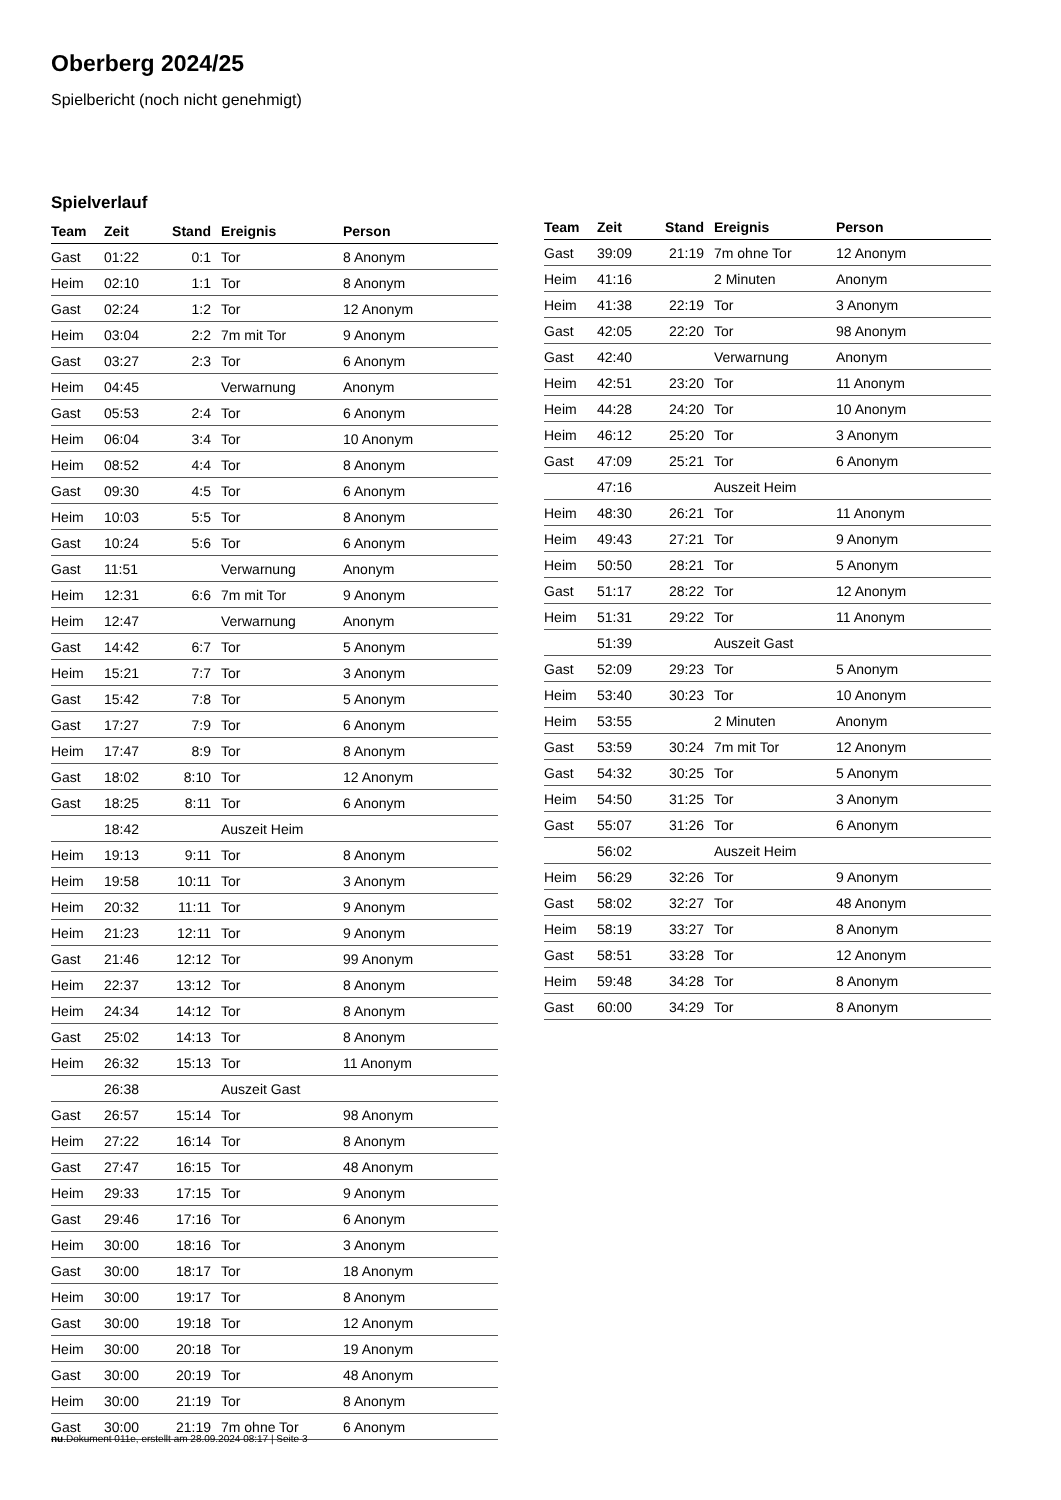Oberberg 2024/25
Spielbericht (noch nicht genehmigt)
Spielverlauf
| Team | Zeit | Stand | Ereignis | Person |
| --- | --- | --- | --- | --- |
| Gast | 01:22 | 0:1 | Tor | 8 Anonym |
| Heim | 02:10 | 1:1 | Tor | 8 Anonym |
| Gast | 02:24 | 1:2 | Tor | 12 Anonym |
| Heim | 03:04 | 2:2 | 7m mit Tor | 9 Anonym |
| Gast | 03:27 | 2:3 | Tor | 6 Anonym |
| Heim | 04:45 | | Verwarnung | Anonym |
| Gast | 05:53 | 2:4 | Tor | 6 Anonym |
| Heim | 06:04 | 3:4 | Tor | 10 Anonym |
| Heim | 08:52 | 4:4 | Tor | 8 Anonym |
| Gast | 09:30 | 4:5 | Tor | 6 Anonym |
| Heim | 10:03 | 5:5 | Tor | 8 Anonym |
| Gast | 10:24 | 5:6 | Tor | 6 Anonym |
| Gast | 11:51 | | Verwarnung | Anonym |
| Heim | 12:31 | 6:6 | 7m mit Tor | 9 Anonym |
| Heim | 12:47 | | Verwarnung | Anonym |
| Gast | 14:42 | 6:7 | Tor | 5 Anonym |
| Heim | 15:21 | 7:7 | Tor | 3 Anonym |
| Gast | 15:42 | 7:8 | Tor | 5 Anonym |
| Gast | 17:27 | 7:9 | Tor | 6 Anonym |
| Heim | 17:47 | 8:9 | Tor | 8 Anonym |
| Gast | 18:02 | 8:10 | Tor | 12 Anonym |
| Gast | 18:25 | 8:11 | Tor | 6 Anonym |
| | 18:42 | | Auszeit Heim | |
| Heim | 19:13 | 9:11 | Tor | 8 Anonym |
| Heim | 19:58 | 10:11 | Tor | 3 Anonym |
| Heim | 20:32 | 11:11 | Tor | 9 Anonym |
| Heim | 21:23 | 12:11 | Tor | 9 Anonym |
| Gast | 21:46 | 12:12 | Tor | 99 Anonym |
| Heim | 22:37 | 13:12 | Tor | 8 Anonym |
| Heim | 24:34 | 14:12 | Tor | 8 Anonym |
| Gast | 25:02 | 14:13 | Tor | 8 Anonym |
| Heim | 26:32 | 15:13 | Tor | 11 Anonym |
| | 26:38 | | Auszeit Gast | |
| Gast | 26:57 | 15:14 | Tor | 98 Anonym |
| Heim | 27:22 | 16:14 | Tor | 8 Anonym |
| Gast | 27:47 | 16:15 | Tor | 48 Anonym |
| Heim | 29:33 | 17:15 | Tor | 9 Anonym |
| Gast | 29:46 | 17:16 | Tor | 6 Anonym |
| Heim | 30:00 | 18:16 | Tor | 3 Anonym |
| Gast | 30:00 | 18:17 | Tor | 18 Anonym |
| Heim | 30:00 | 19:17 | Tor | 8 Anonym |
| Gast | 30:00 | 19:18 | Tor | 12 Anonym |
| Heim | 30:00 | 20:18 | Tor | 19 Anonym |
| Gast | 30:00 | 20:19 | Tor | 48 Anonym |
| Heim | 30:00 | 21:19 | Tor | 8 Anonym |
| Gast | 30:00 | 21:19 | 7m ohne Tor | 6 Anonym |
| Team | Zeit | Stand | Ereignis | Person |
| --- | --- | --- | --- | --- |
| Gast | 39:09 | 21:19 | 7m ohne Tor | 12 Anonym |
| Heim | 41:16 | | 2 Minuten | Anonym |
| Heim | 41:38 | 22:19 | Tor | 3 Anonym |
| Gast | 42:05 | 22:20 | Tor | 98 Anonym |
| Gast | 42:40 | | Verwarnung | Anonym |
| Heim | 42:51 | 23:20 | Tor | 11 Anonym |
| Heim | 44:28 | 24:20 | Tor | 10 Anonym |
| Heim | 46:12 | 25:20 | Tor | 3 Anonym |
| Gast | 47:09 | 25:21 | Tor | 6 Anonym |
| | 47:16 | | Auszeit Heim | |
| Heim | 48:30 | 26:21 | Tor | 11 Anonym |
| Heim | 49:43 | 27:21 | Tor | 9 Anonym |
| Heim | 50:50 | 28:21 | Tor | 5 Anonym |
| Gast | 51:17 | 28:22 | Tor | 12 Anonym |
| Heim | 51:31 | 29:22 | Tor | 11 Anonym |
| | 51:39 | | Auszeit Gast | |
| Gast | 52:09 | 29:23 | Tor | 5 Anonym |
| Heim | 53:40 | 30:23 | Tor | 10 Anonym |
| Heim | 53:55 | | 2 Minuten | Anonym |
| Gast | 53:59 | 30:24 | 7m mit Tor | 12 Anonym |
| Gast | 54:32 | 30:25 | Tor | 5 Anonym |
| Heim | 54:50 | 31:25 | Tor | 3 Anonym |
| Gast | 55:07 | 31:26 | Tor | 6 Anonym |
| | 56:02 | | Auszeit Heim | |
| Heim | 56:29 | 32:26 | Tor | 9 Anonym |
| Gast | 58:02 | 32:27 | Tor | 48 Anonym |
| Heim | 58:19 | 33:27 | Tor | 8 Anonym |
| Gast | 58:51 | 33:28 | Tor | 12 Anonym |
| Heim | 59:48 | 34:28 | Tor | 8 Anonym |
| Gast | 60:00 | 34:29 | Tor | 8 Anonym |
nu.Dokument 011e, erstellt am 28.09.2024 08:17 | Seite 3